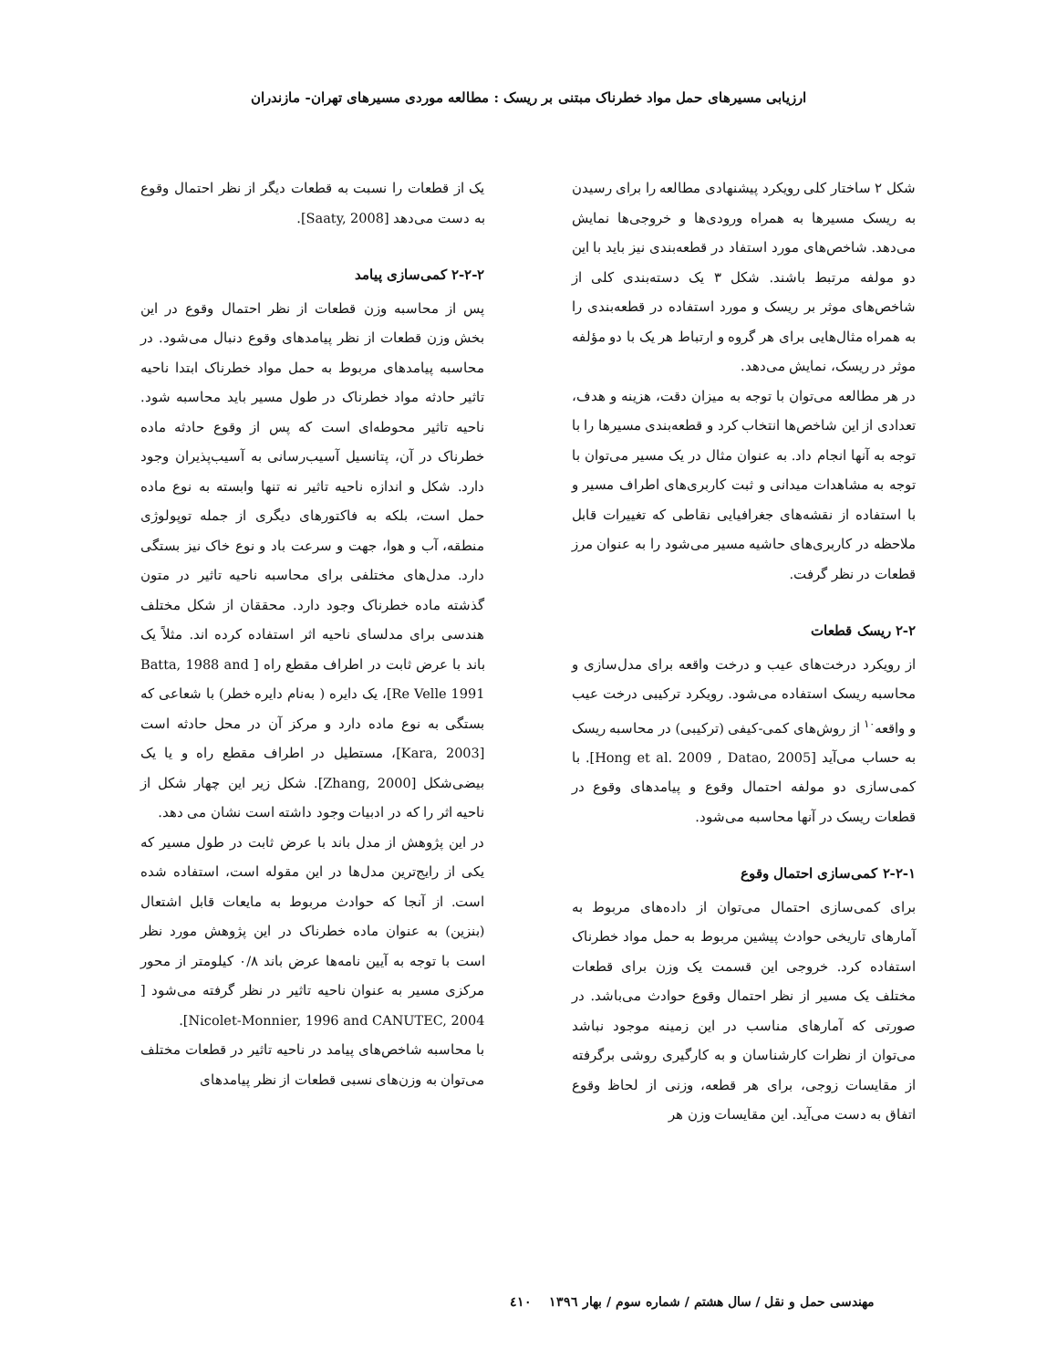ارزیابی مسیرهای حمل مواد خطرناک مبتنی بر ریسک : مطالعه موردی مسیرهای تهران- مازندران
شکل ۲ ساختار کلی رویکرد پیشنهادی مطالعه را برای رسیدن به ریسک مسیرها به همراه ورودی‌ها و خروجی‌ها نمایش می‌دهد. شاخص‌های مورد استفاد در قطعه‌بندی نیز باید با این دو مولفه مرتبط باشند. شکل ۳ یک دسته‌بندی کلی از شاخص‌های موثر بر ریسک و مورد استفاده در قطعه‌بندی را به همراه مثال‌هایی برای هر گروه و ارتباط هر یک با دو مؤلفه موثر در ریسک، نمایش می‌دهد.
در هر مطالعه می‌توان با توجه به میزان دقت، هزینه و هدف، تعدادی از این شاخص‌ها انتخاب کرد و قطعه‌بندی مسیرها را با توجه به آنها انجام داد. به عنوان مثال در یک مسیر می‌توان با توجه به مشاهدات میدانی و ثبت کاربری‌های اطراف مسیر و با استفاده از نقشه‌های جغرافیایی نقاطی که تغییرات قابل ملاحظه در کاربری‌های حاشیه مسیر می‌شود را به عنوان مرز قطعات در نظر گرفت.
۲-۲ ریسک قطعات
از رویکرد درخت‌های عیب و درخت واقعه برای مدل‌سازی و محاسبه ریسک استفاده می‌شود. رویکرد ترکیبی درخت عیب و واقعه<sup>۱۰</sup> از روش‌های کمی-کیفی (ترکیبی) در محاسبه ریسک به حساب می‌آید [Hong et al. 2009 , Datao, 2005]. با کمی‌سازی دو مولفه احتمال وقوع و پیامدهای وقوع در قطعات ریسک در آنها محاسبه می‌شود.
۲-۲-۱ کمی‌سازی احتمال وقوع
برای کمی‌سازی احتمال می‌توان از داده‌های مربوط به آمارهای تاریخی حوادث پیشین مربوط به حمل مواد خطرناک استفاده کرد. خروجی این قسمت یک وزن برای قطعات مختلف یک مسیر از نظر احتمال وقوع حوادث می‌باشد. در صورتی که آمارهای مناسب در این زمینه موجود نباشد می‌توان از نظرات کارشناسان و به کارگیری روشی برگرفته از مقایسات زوجی، برای هر قطعه، وزنی از لحاظ وقوع اتفاق به دست می‌آید. این مقایسات وزن هر
یک از قطعات را نسبت به قطعات دیگر از نظر احتمال وقوع به دست می‌دهد [Saaty, 2008].
۲-۲-۲ کمی‌سازی پیامد
پس از محاسبه وزن قطعات از نظر احتمال وقوع در این بخش وزن قطعات از نظر پیامدهای وقوع دنبال می‌شود. در محاسبه پیامدهای مربوط به حمل مواد خطرناک ابتدا ناحیه تاثیر حادثه مواد خطرناک در طول مسیر باید محاسبه شود. ناحیه تاثیر محوطه‌ای است که پس از وقوع حادثه ماده خطرناک در آن، پتانسیل آسیب‌رسانی به آسیب‌پذیران وجود دارد. شکل و اندازه ناحیه تاثیر نه تنها وابسته به نوع ماده حمل است، بلکه به فاکتورهای دیگری از جمله توپولوژی منطقه، آب و هوا، جهت و سرعت باد و نوع خاک نیز بستگی دارد. مدل‌های مختلفی برای محاسبه ناحیه تاثیر در متون گذشته ماده خطرناک وجود دارد. محققان از شکل مختلف هندسی برای مدلسای ناحیه اثر استفاده کرده اند. مثلاً یک باند با عرض ثابت در اطراف مقطع راه [ Batta, 1988 and Re Velle 1991]، یک دایره ( به‌نام دایره خطر) با شعاعی که بستگی به نوع ماده دارد و مرکز آن در محل حادثه است [Kara, 2003]، مستطیل در اطراف مقطع راه و یا یک بیضی‌شکل [Zhang, 2000]. شکل زیر این چهار شکل از ناحیه اثر را که در ادبیات وجود داشته است نشان می دهد.
در این پژوهش از مدل باند با عرض ثابت در طول مسیر که یکی از رایج‌ترین مدل‌ها در این مقوله است، استفاده شده است. از آنجا که حوادث مربوط به مایعات قابل اشتعال (بنزین) به عنوان ماده خطرناک در این پژوهش مورد نظر است با توجه به آیین نامه‌ها عرض باند ۰/۸ کیلومتر از محور مرکزی مسیر به عنوان ناحیه تاثیر در نظر گرفته می‌شود [ Nicolet-Monnier, 1996 and CANUTEC, 2004].
با محاسبه شاخص‌های پیامد در ناحیه تاثیر در قطعات مختلف می‌توان به وزن‌های نسبی قطعات از نظر پیامدهای
مهندسی حمل و نقل / سال هشتم / شماره سوم / بهار ۱۳۹٦ ٤۱۰